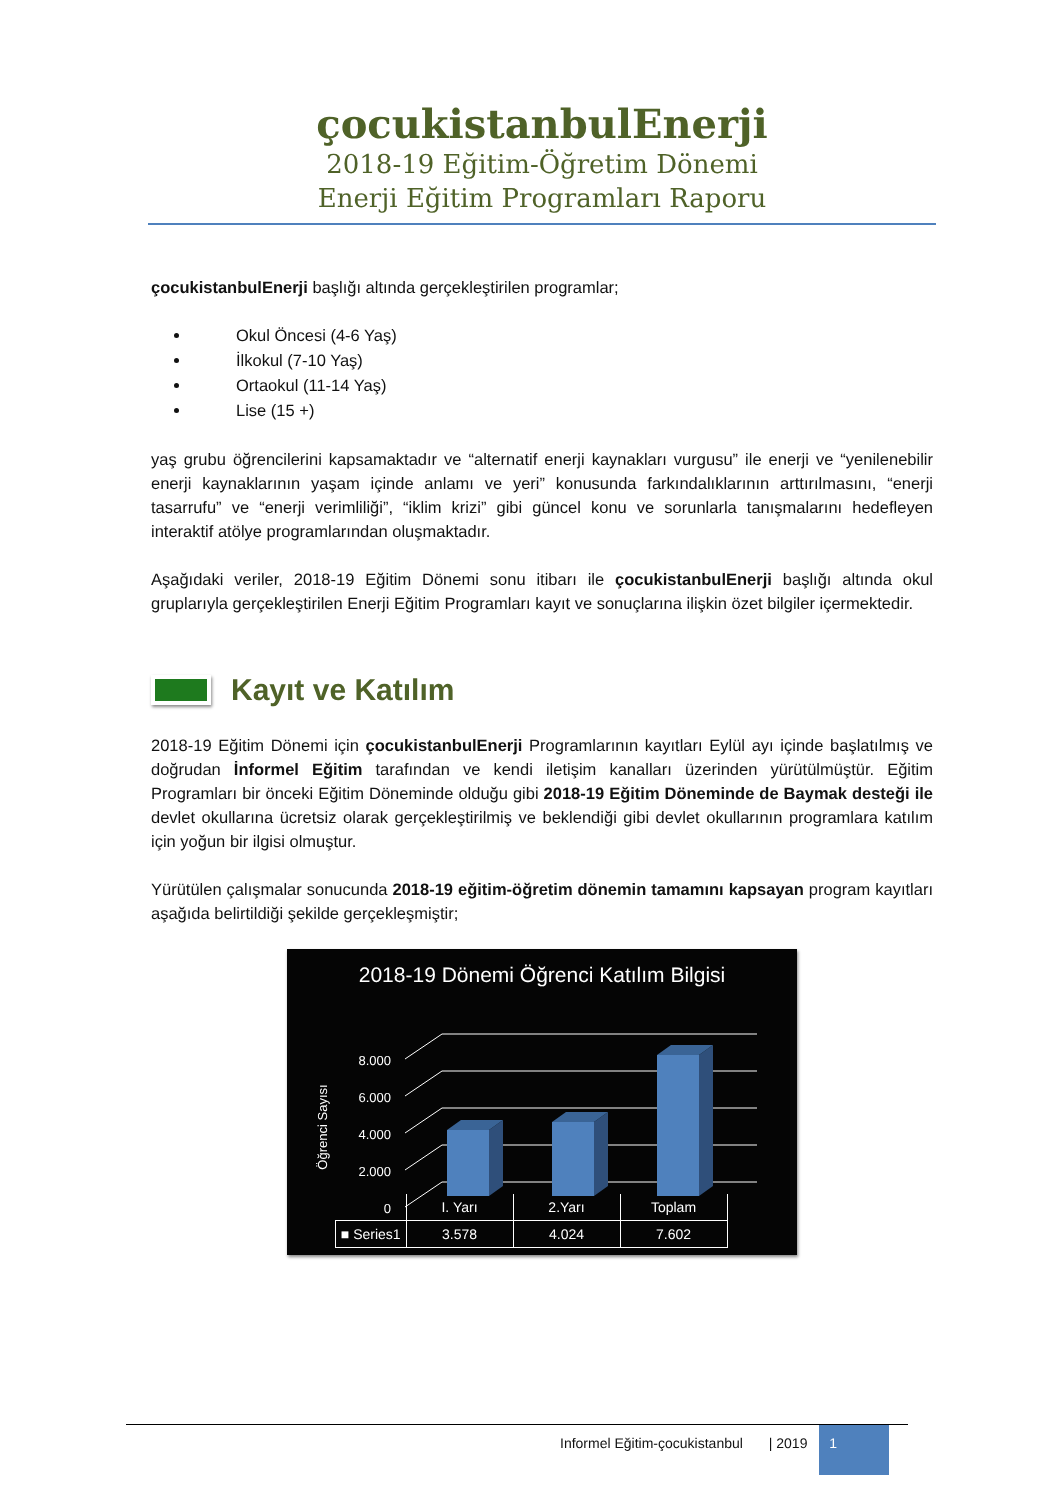çocukistanbulEnerji
2018-19 Eğitim-Öğretim Dönemi
Enerji Eğitim Programları Raporu
çocukistanbulEnerji başlığı altında gerçekleştirilen programlar;
Okul Öncesi (4-6 Yaş)
İlkokul (7-10 Yaş)
Ortaokul (11-14 Yaş)
Lise (15 +)
yaş grubu öğrencilerini kapsamaktadır ve “alternatif enerji kaynakları vurgusu” ile enerji ve “yenilenebilir enerji kaynaklarının yaşam içinde anlamı ve yeri” konusunda farkındalıklarının arttırılmasını, “enerji tasarrufu” ve “enerji verimliliği”, “iklim krizi” gibi güncel konu ve sorunlarla tanışmalarını hedefleyen interaktif atölye programlarından oluşmaktadır.
Aşağıdaki veriler, 2018-19 Eğitim Dönemi sonu itibarı ile çocukistanbulEnerji başlığı altında okul gruplarıyla gerçekleştirilen Enerji Eğitim Programları kayıt ve sonuçlarına ilişkin özet bilgiler içermektedir.
Kayıt ve Katılım
2018-19 Eğitim Dönemi için çocukistanbulEnerji Programlarının kayıtları Eylül ayı içinde başlatılmış ve doğrudan İnformel Eğitim tarafından ve kendi iletişim kanalları üzerinden yürütülmüştür. Eğitim Programları bir önceki Eğitim Döneminde olduğu gibi 2018-19 Eğitim Döneminde de Baymak desteği ile devlet okullarına ücretsiz olarak gerçekleştirilmiş ve beklendiği gibi devlet okullarının programlara katılım için yoğun bir ilgisi olmuştur.
Yürütülen çalışmalar sonucunda 2018-19 eğitim-öğretim dönemin tamamını kapsayan program kayıtları aşağıda belirtildiği şekilde gerçekleşmiştir;
2018-19 Dönemi Öğrenci Katılım Bilgisi
0
2.000
4.000
6.000
8.000
Öğrenci Sayısı
| | I. Yarı | 2.Yarı | Toplam |
| --- | --- | --- | --- |
| ■ Series1 | 3.578 | 4.024 | 7.602 |
Informel Eğitim-çocukistanbul | 2019 1